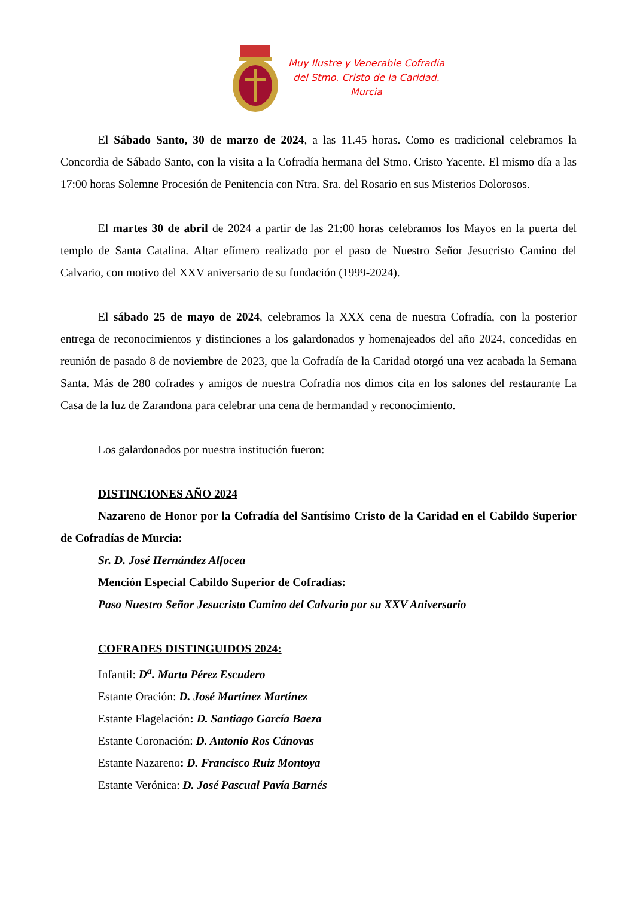Muy Ilustre y Venerable Cofradía
del Stmo. Cristo de la Caridad.
Murcia
El Sábado Santo, 30 de marzo de 2024, a las 11.45 horas. Como es tradicional celebramos la Concordia de Sábado Santo, con la visita a la Cofradía hermana del Stmo. Cristo Yacente. El mismo día a las 17:00 horas Solemne Procesión de Penitencia con Ntra. Sra. del Rosario en sus Misterios Dolorosos.
El martes 30 de abril de 2024 a partir de las 21:00 horas celebramos los Mayos en la puerta del templo de Santa Catalina. Altar efímero realizado por el paso de Nuestro Señor Jesucristo Camino del Calvario, con motivo del XXV aniversario de su fundación (1999-2024).
El sábado 25 de mayo de 2024, celebramos la XXX cena de nuestra Cofradía, con la posterior entrega de reconocimientos y distinciones a los galardonados y homenajeados del año 2024, concedidas en reunión de pasado 8 de noviembre de 2023, que la Cofradía de la Caridad otorgó una vez acabada la Semana Santa. Más de 280 cofrades y amigos de nuestra Cofradía nos dimos cita en los salones del restaurante La Casa de la luz de Zarandona para celebrar una cena de hermandad y reconocimiento.
Los galardonados por nuestra institución fueron:
DISTINCIONES AÑO 2024
Nazareno de Honor por la Cofradía del Santísimo Cristo de la Caridad en el Cabildo Superior de Cofradías de Murcia:
Sr. D. José Hernández Alfocea
Mención Especial Cabildo Superior de Cofradías:
Paso Nuestro Señor Jesucristo Camino del Calvario por su XXV Aniversario
COFRADES DISTINGUIDOS 2024:
Infantil: D<sup>a</sup>. Marta Pérez Escudero
Estante Oración: D. José Martínez Martínez
Estante Flagelación: D. Santiago García Baeza
Estante Coronación: D. Antonio Ros Cánovas
Estante Nazareno: D. Francisco Ruiz Montoya
Estante Verónica: D. José Pascual Pavía Barnés